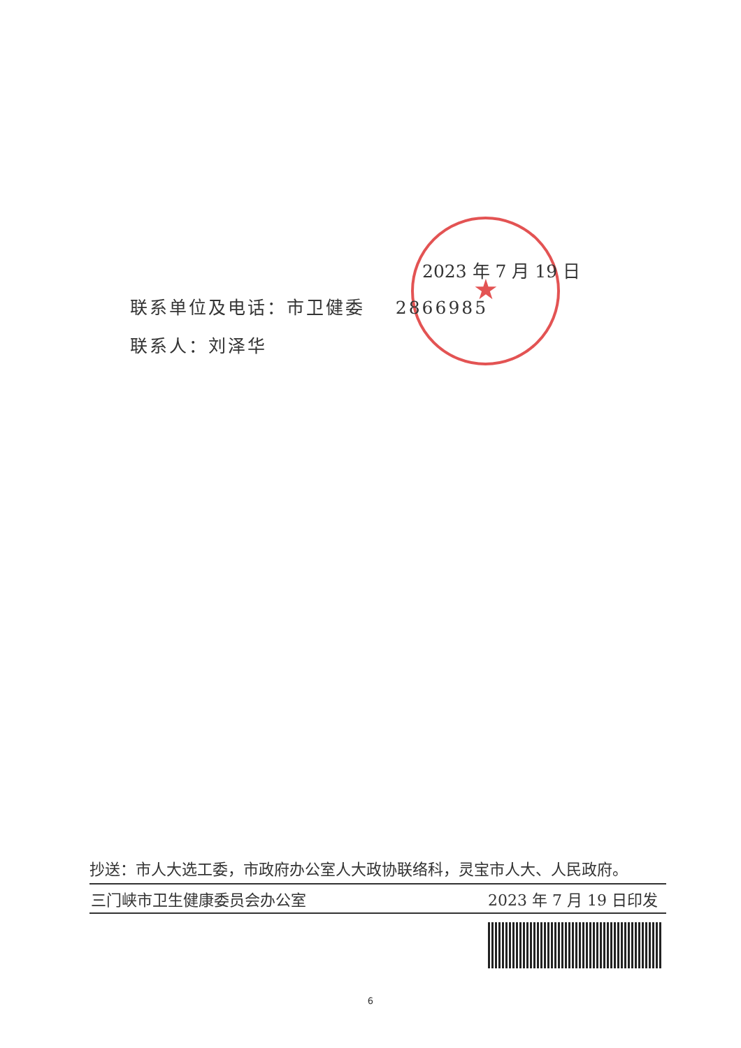★
2023 年 7 月 19 日
联系单位及电话：市卫健委 2866985
联系人：刘泽华
抄送：市人大选工委，市政府办公室人大政协联络科，灵宝市人大、人民政府。
三门峡市卫生健康委员会办公室 2023 年 7 月 19 日印发
6